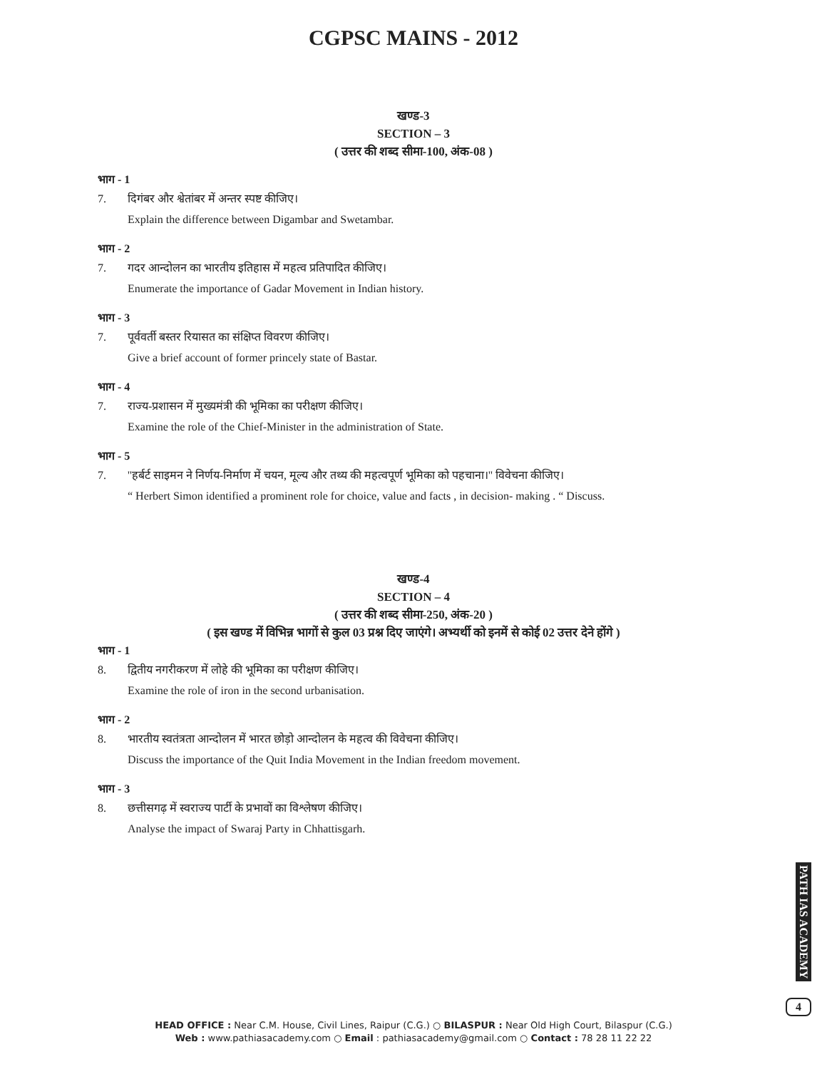CGPSC MAINS - 2012
खण्ड-3
SECTION – 3
( उत्तर की शब्द सीमा-100, अंक-08 )
भाग - 1
7. दिगंबर और श्वेतांबर में अन्तर स्पष्ट कीजिए।
Explain the difference between Digambar and Swetambar.
भाग - 2
7. गदर आन्दोलन का भारतीय इतिहास में महत्व प्रतिपादित कीजिए।
Enumerate the importance of Gadar Movement in Indian history.
भाग - 3
7. पूर्ववर्ती बस्तर रियासत का संक्षिप्त विवरण कीजिए।
Give a brief account of former princely state of Bastar.
भाग - 4
7. राज्य-प्रशासन में मुख्यमंत्री की भूमिका का परीक्षण कीजिए।
Examine the role of the Chief-Minister in the administration of State.
भाग - 5
7. ''हर्बर्ट साइमन ने निर्णय-निर्माण में चयन, मूल्य और तथ्य की महत्वपूर्ण भूमिका को पहचाना।'' विवेचना कीजिए।
“ Herbert Simon identified a prominent role for choice, value and facts , in decision- making . “ Discuss.
खण्ड-4
SECTION – 4
( उत्तर की शब्द सीमा-250, अंक-20 )
( इस खण्ड में विभिन्न भागों से कुल 03 प्रश्न दिए जाएंगे। अभ्यर्थी को इनमें से कोई 02 उत्तर देने होंगे )
भाग - 1
8. द्वितीय नगरीकरण में लोहे की भूमिका का परीक्षण कीजिए।
Examine the role of iron in the second urbanisation.
भाग - 2
8. भारतीय स्वतंत्रता आन्दोलन में भारत छोड़ो आन्दोलन के महत्व की विवेचना कीजिए।
Discuss the importance of the Quit India Movement in the Indian freedom movement.
भाग - 3
8. छत्तीसगढ़ में स्वराज्य पार्टी के प्रभावों का विश्लेषण कीजिए।
Analyse the impact of Swaraj Party in Chhattisgarh.
PATH IAS ACADEMY
4
HEAD OFFICE : Near C.M. House, Civil Lines, Raipur (C.G.) ○ BILASPUR : Near Old High Court, Bilaspur (C.G.)
Web : www.pathiasacademy.com ○ Email : pathiasacademy@gmail.com ○ Contact : 78 28 11 22 22